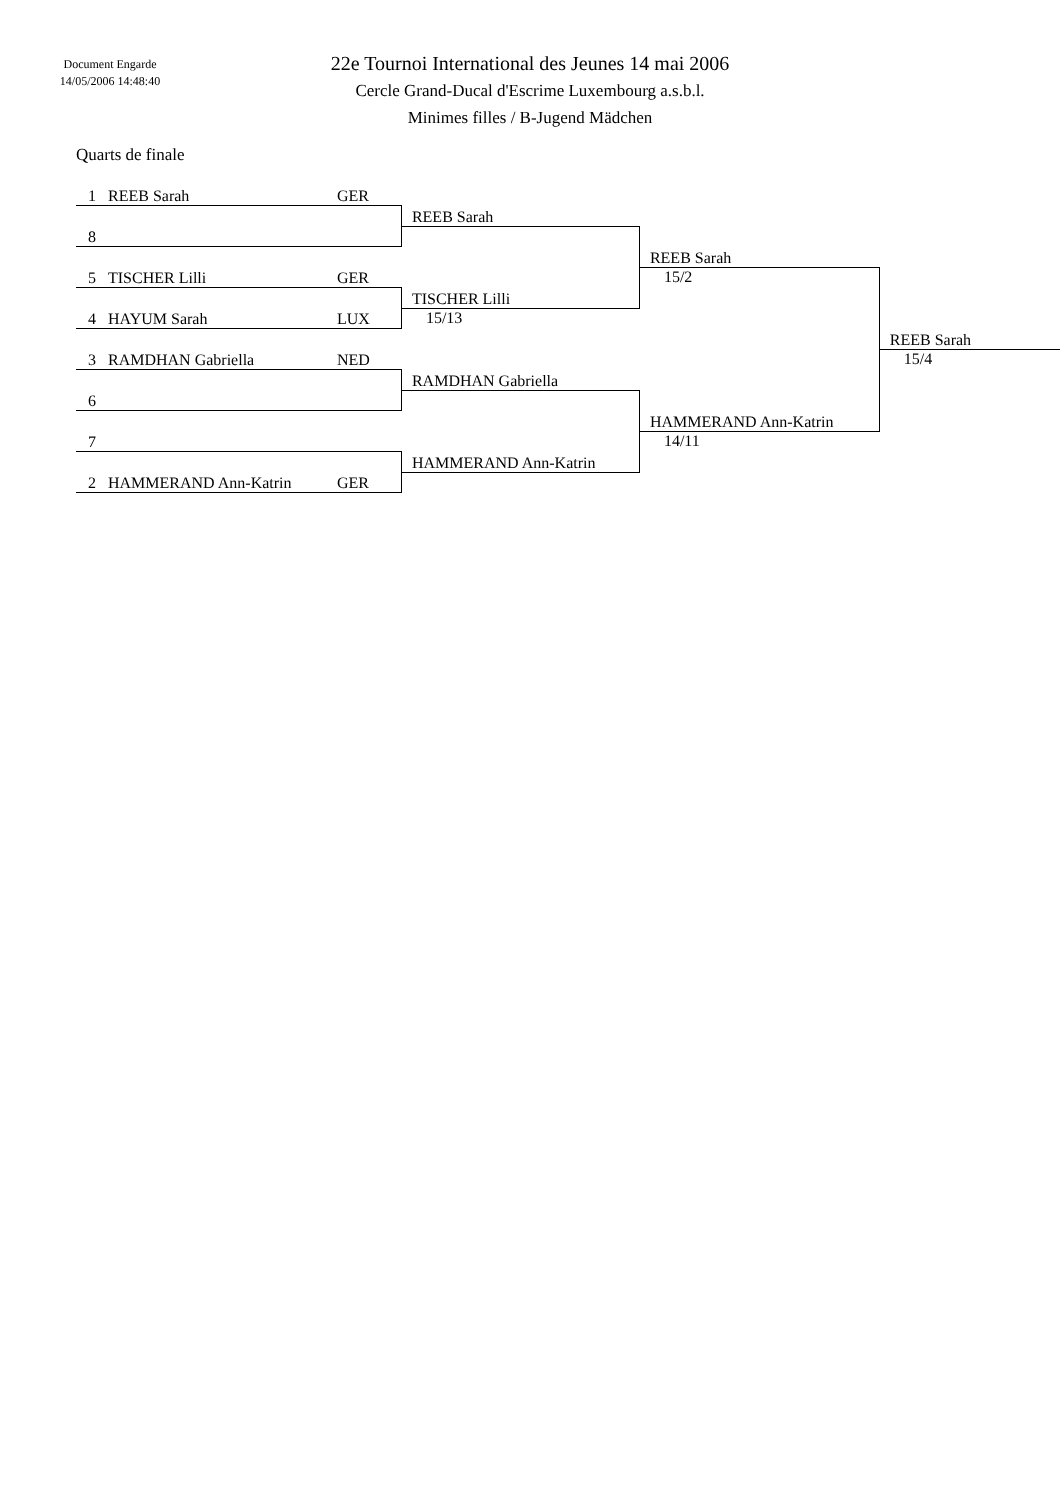Document Engarde
14/05/2006 14:48:40
22e Tournoi International des Jeunes 14 mai 2006
Cercle Grand-Ducal d'Escrime Luxembourg a.s.b.l.
Minimes filles / B-Jugend Mädchen
Quarts de finale
| 1 REEB Sarah GER | | | |
| | REEB Sarah | | |
| 8 | | | |
| | | REEB Sarah | |
| 5 TISCHER Lilli GER | | 15/2 | |
| | TISCHER Lilli | | |
| 4 HAYUM Sarah LUX | 15/13 | | |
| | | | REEB Sarah |
| 3 RAMDHAN Gabriella NED | | | 15/4 |
| | RAMDHAN Gabriella | | |
| 6 | | | |
| | | HAMMERAND Ann-Katrin | |
| 7 | | 14/11 | |
| | HAMMERAND Ann-Katrin | | |
| 2 HAMMERAND Ann-Katrin GER | | | |